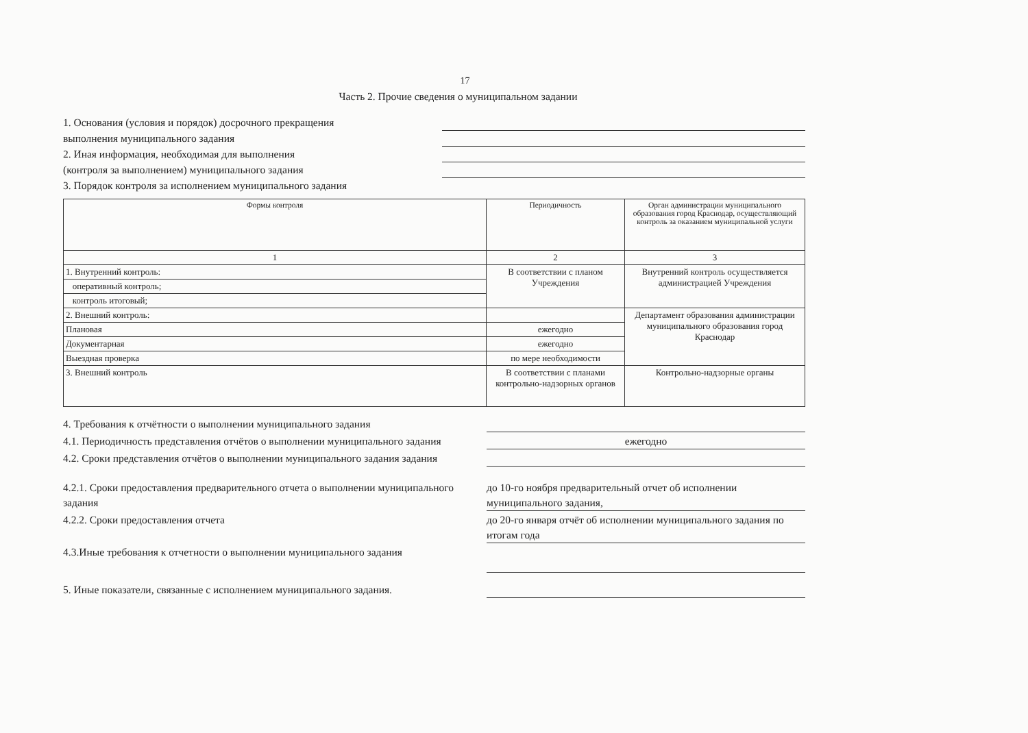17
Часть 2. Прочие сведения о муниципальном задании
1. Основания (условия и порядок) досрочного прекращения
выполнения муниципального задания
2. Иная информация, необходимая для выполнения
(контроля за выполнением) муниципального задания
3. Порядок контроля за исполнением муниципального задания
| Формы контроля | Периодичность | Орган администрации муниципального образования город Краснодар, осуществляющий контроль за оказанием муниципальной услуги |
| --- | --- | --- |
| 1 | 2 | 3 |
| 1. Внутренний контроль: | В соответствии с планом Учреждения | Внутренний контроль осуществляется администрацией Учреждения |
| оперативный контроль; | | |
| контроль итоговый; | | |
| 2. Внешний контроль: | | Департамент образования администрации муниципального образования город Краснодар |
| Плановая | ежегодно | |
| Документарная | ежегодно | |
| Выездная проверка | по мере необходимости | |
| 3. Внешний контроль | В соответствии с планами контрольно-надзорных органов | Контрольно-надзорные органы |
4. Требования к отчётности о выполнении муниципального задания
4.1. Периодичность представления отчётов о выполнении муниципального задания
ежегодно
4.2. Сроки представления отчётов о выполнении муниципального задания задания
4.2.1. Сроки предоставления предварительного отчета о выполнении муниципального задания
до 10-го ноября предварительный отчет об исполнении муниципального задания,
4.2.2. Сроки предоставления отчета до 20-го января отчёт об исполнении муниципального задания по итогам года
4.3.Иные требования к отчетности о выполнении муниципального задания
5. Иные показатели, связанные с исполнением муниципального задания.